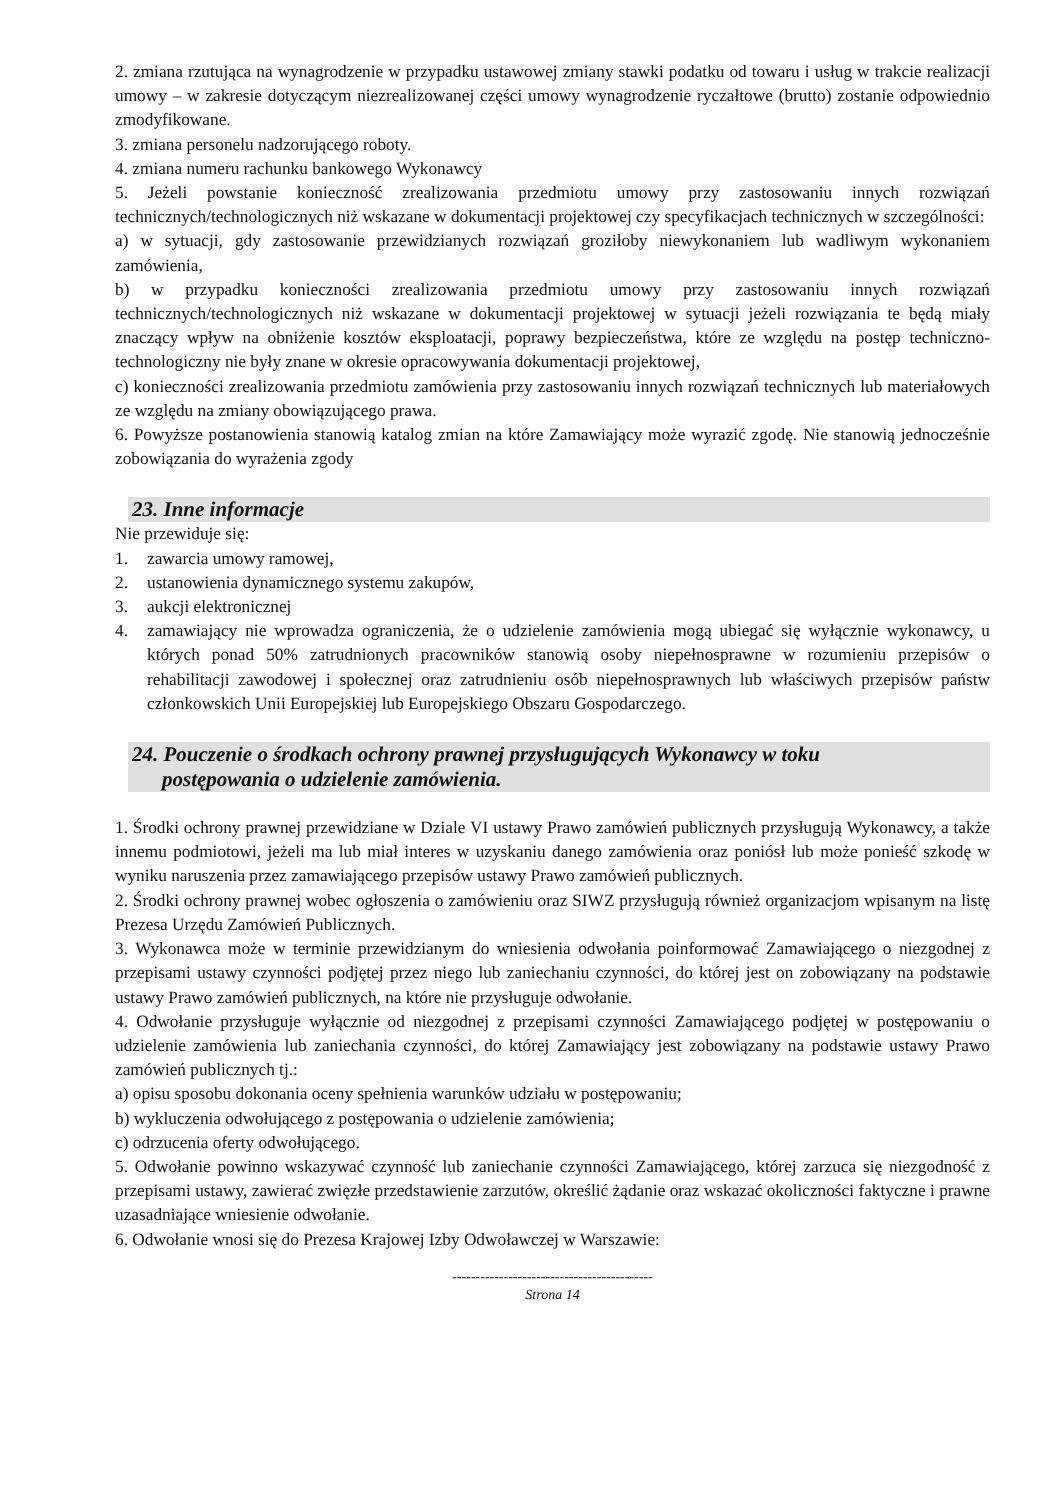2. zmiana rzutująca na wynagrodzenie w przypadku ustawowej zmiany stawki podatku od towaru i usług w trakcie realizacji umowy – w zakresie dotyczącym niezrealizowanej części umowy wynagrodzenie ryczałtowe (brutto) zostanie odpowiednio zmodyfikowane.
3. zmiana personelu nadzorującego roboty.
4. zmiana numeru rachunku bankowego Wykonawcy
5. Jeżeli powstanie konieczność zrealizowania przedmiotu umowy przy zastosowaniu innych rozwiązań technicznych/technologicznych niż wskazane w dokumentacji projektowej czy specyfikacjach technicznych w szczególności:
a) w sytuacji, gdy zastosowanie przewidzianych rozwiązań groziłoby niewykonaniem lub wadliwym wykonaniem zamówienia,
b) w przypadku konieczności zrealizowania przedmiotu umowy przy zastosowaniu innych rozwiązań technicznych/technologicznych niż wskazane w dokumentacji projektowej w sytuacji jeżeli rozwiązania te będą miały znaczący wpływ na obniżenie kosztów eksploatacji, poprawy bezpieczeństwa, które ze względu na postęp techniczno-technologiczny nie były znane w okresie opracowywania dokumentacji projektowej,
c) konieczności zrealizowania przedmiotu zamówienia przy zastosowaniu innych rozwiązań technicznych lub materiałowych ze względu na zmiany obowiązującego prawa.
6. Powyższe postanowienia stanowią katalog zmian na które Zamawiający może wyrazić zgodę. Nie stanowią jednocześnie zobowiązania do wyrażenia zgody
23. Inne informacje
Nie przewiduje się:
1. zawarcia umowy ramowej,
2. ustanowienia dynamicznego systemu zakupów,
3. aukcji elektronicznej
4. zamawiający nie wprowadza ograniczenia, że o udzielenie zamówienia mogą ubiegać się wyłącznie wykonawcy, u których ponad 50% zatrudnionych pracowników stanowią osoby niepełnosprawne w rozumieniu przepisów o rehabilitacji zawodowej i społecznej oraz zatrudnieniu osób niepełnosprawnych lub właściwych przepisów państw członkowskich Unii Europejskiej lub Europejskiego Obszaru Gospodarczego.
24. Pouczenie o środkach ochrony prawnej przysługujących Wykonawcy w toku
postępowania o udzielenie zamówienia.
1. Środki ochrony prawnej przewidziane w Dziale VI ustawy Prawo zamówień publicznych przysługują Wykonawcy, a także innemu podmiotowi, jeżeli ma lub miał interes w uzyskaniu danego zamówienia oraz poniósł lub może ponieść szkodę w wyniku naruszenia przez zamawiającego przepisów ustawy Prawo zamówień publicznych.
2. Środki ochrony prawnej wobec ogłoszenia o zamówieniu oraz SIWZ przysługują również organizacjom wpisanym na listę Prezesa Urzędu Zamówień Publicznych.
3. Wykonawca może w terminie przewidzianym do wniesienia odwołania poinformować Zamawiającego o niezgodnej z przepisami ustawy czynności podjętej przez niego lub zaniechaniu czynności, do której jest on zobowiązany na podstawie ustawy Prawo zamówień publicznych, na które nie przysługuje odwołanie.
4. Odwołanie przysługuje wyłącznie od niezgodnej z przepisami czynności Zamawiającego podjętej w postępowaniu o udzielenie zamówienia lub zaniechania czynności, do której Zamawiający jest zobowiązany na podstawie ustawy Prawo zamówień publicznych tj.:
a) opisu sposobu dokonania oceny spełnienia warunków udziału w postępowaniu;
b) wykluczenia odwołującego z postępowania o udzielenie zamówienia;
c) odrzucenia oferty odwołującego.
5. Odwołanie powinno wskazywać czynność lub zaniechanie czynności Zamawiającego, której zarzuca się niezgodność z przepisami ustawy, zawierać zwięzłe przedstawienie zarzutów, określić żądanie oraz wskazać okoliczności faktyczne i prawne uzasadniające wniesienie odwołanie.
6. Odwołanie wnosi się do Prezesa Krajowej Izby Odwoławczej w Warszawie:
-------------------------------------------
Strona 14